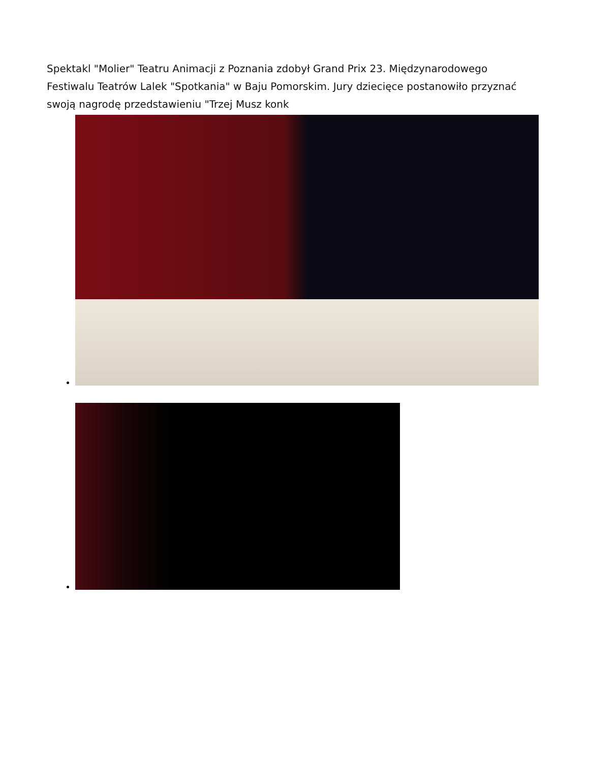Spektakl "Molier" Teatru Animacji z Poznania zdobył Grand Prix 23. Międzynarodowego Festiwalu Teatrów Lalek "Spotkania" w Baju Pomorskim. Jury dziecięce postanowiło przyznać swoją nagrodę przedstawieniu "Trzej Musz konk